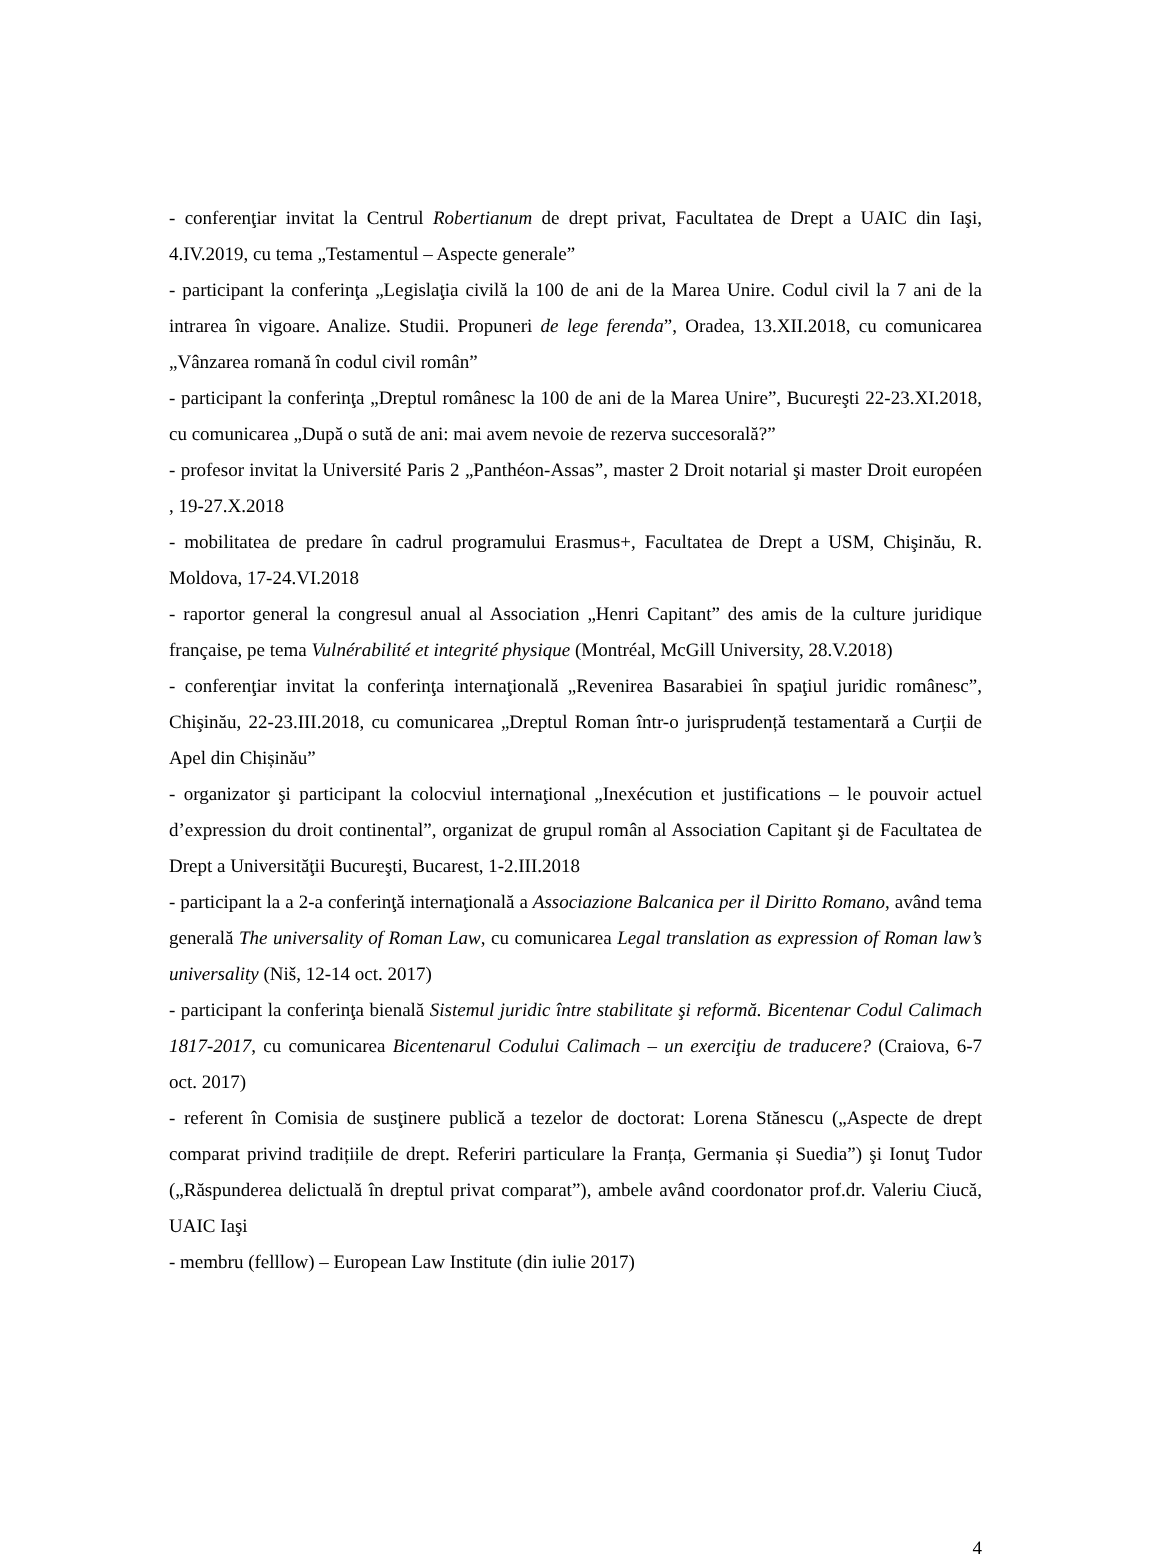- conferenţiar invitat la Centrul Robertianum de drept privat, Facultatea de Drept a UAIC din Iaşi, 4.IV.2019, cu tema „Testamentul – Aspecte generale”
- participant la conferinţa „Legislaţia civilă la 100 de ani de la Marea Unire. Codul civil la 7 ani de la intrarea în vigoare. Analize. Studii. Propuneri de lege ferenda”, Oradea, 13.XII.2018, cu comunicarea „Vânzarea romană în codul civil român”
- participant la conferinţa „Dreptul românesc la 100 de ani de la Marea Unire”, Bucureşti 22-23.XI.2018, cu comunicarea „După o sută de ani: mai avem nevoie de rezerva succesorală?”
- profesor invitat la Université Paris 2 „Panthéon-Assas”, master 2 Droit notarial şi master Droit européen , 19-27.X.2018
- mobilitatea de predare în cadrul programului Erasmus+, Facultatea de Drept a USM, Chişinău, R. Moldova, 17-24.VI.2018
- raportor general la congresul anual al Association „Henri Capitant” des amis de la culture juridique française, pe tema Vulnérabilité et integrité physique (Montréal, McGill University, 28.V.2018)
- conferenţiar invitat la conferinţa internaţională „Revenirea Basarabiei în spaţiul juridic românesc”, Chişinău, 22-23.III.2018, cu comunicarea „Dreptul Roman într-o jurisprudență testamentară a Curții de Apel din Chișinău”
- organizator şi participant la colocviul internaţional „Inexécution et justifications – le pouvoir actuel d’expression du droit continental”, organizat de grupul român al Association Capitant şi de Facultatea de Drept a Universităţii Bucureşti, Bucarest, 1-2.III.2018
- participant la a 2-a conferinţă internaţională a Associazione Balcanica per il Diritto Romano, având tema generală The universality of Roman Law, cu comunicarea Legal translation as expression of Roman law’s universality (Niš, 12-14 oct. 2017)
- participant la conferinţa bienală Sistemul juridic între stabilitate şi reformă. Bicentenar Codul Calimach 1817-2017, cu comunicarea Bicentenarul Codului Calimach – un exerciţiu de traducere? (Craiova, 6-7 oct. 2017)
- referent în Comisia de susţinere publică a tezelor de doctorat: Lorena Stănescu („Aspecte de drept comparat privind tradițiile de drept. Referiri particulare la Franța, Germania și Suedia”) şi Ionuţ Tudor („Răspunderea delictuală în dreptul privat comparat”), ambele având coordonator prof.dr. Valeriu Ciucă, UAIC Iaşi
- membru (felllow) – European Law Institute (din iulie 2017)
4